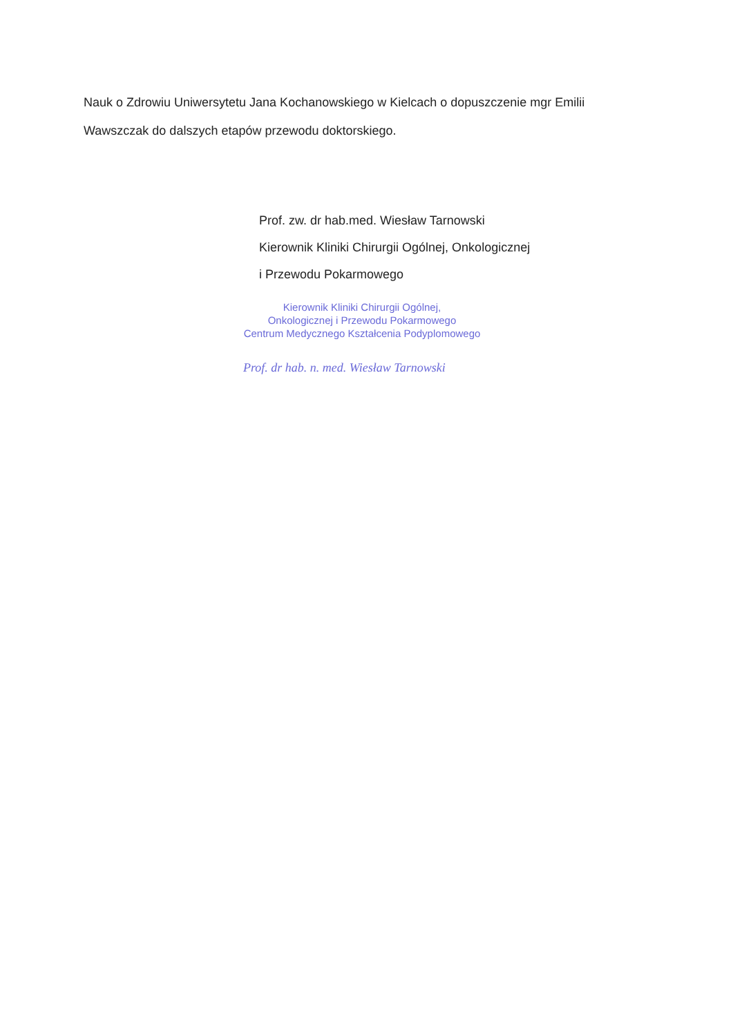Nauk o Zdrowiu Uniwersytetu Jana Kochanowskiego w Kielcach o dopuszczenie mgr Emilii Wawszczak do dalszych etapów przewodu doktorskiego.
Prof. zw. dr hab.med. Wiesław Tarnowski
Kierownik Kliniki Chirurgii Ogólnej, Onkologicznej
i Przewodu Pokarmowego
Kierownik Kliniki Chirurgii Ogólnej,
Onkologicznej i Przewodu Pokarmowego
Centrum Medycznego Kształcenia Podyplomowego
Prof. dr hab. n. med. Wiesław Tarnowski